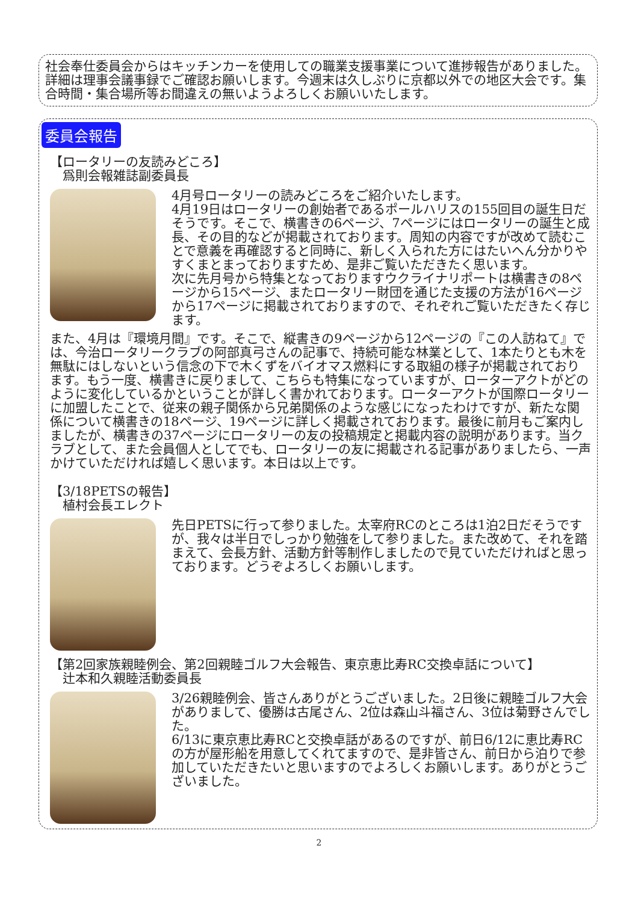社会奉仕委員会からはキッチンカーを使用しての職業支援事業について進捗報告がありました。詳細は理事会議事録でご確認お願いします。今週末は久しぶりに京都以外での地区大会です。集合時間・集合場所等お間違えの無いようよろしくお願いいたします。
委員会報告
【ロータリーの友読みどころ】
　爲則会報雑誌副委員長
4月号ロータリーの読みどころをご紹介いたします。
4月19日はロータリーの創始者であるポールハリスの155回目の誕生日だそうです。そこで、横書きの6ページ、7ページにはロータリーの誕生と成長、その目的などが掲載されております。周知の内容ですが改めて読むことで意義を再確認すると同時に、新しく入られた方にはたいへん分かりやすくまとまっておりますため、是非ご覧いただきたく思います。
次に先月号から特集となっておりますウクライナリポートは横書きの8ページから15ページ、またロータリー財団を通じた支援の方法が16ページから17ページに掲載されておりますので、それぞれご覧いただきたく存じます。
また、4月は『環境月間』です。そこで、縦書きの9ページから12ページの『この人訪ねて』では、今治ロータリークラブの阿部真弓さんの記事で、持続可能な林業として、1本たりとも木を無駄にはしないという信念の下で木くずをバイオマス燃料にする取組の様子が掲載されております。もう一度、横書きに戻りまして、こちらも特集になっていますが、ローターアクトがどのように変化しているかということが詳しく書かれております。ローターアクトが国際ロータリーに加盟したことで、従来の親子関係から兄弟関係のような感じになったわけですが、新たな関係について横書きの18ページ、19ページに詳しく掲載されております。最後に前月もご案内しましたが、横書きの37ページにロータリーの友の投稿規定と掲載内容の説明があります。当クラブとして、また会員個人としてでも、ロータリーの友に掲載される記事がありましたら、一声かけていただければ嬉しく思います。本日は以上です。
【3/18PETSの報告】
　植村会長エレクト
先日PETSに行って参りました。太宰府RCのところは1泊2日だそうですが、我々は半日でしっかり勉強をして参りました。また改めて、それを踏まえて、会長方針、活動方針等制作しましたので見ていただければと思っております。どうぞよろしくお願いします。
【第2回家族親睦例会、第2回親睦ゴルフ大会報告、東京恵比寿RC交換卓話について】
　辻本和久親睦活動委員長
3/26親睦例会、皆さんありがとうございました。2日後に親睦ゴルフ大会がありまして、優勝は古尾さん、2位は森山斗福さん、3位は菊野さんでした。
6/13に東京恵比寿RCと交換卓話があるのですが、前日6/12に恵比寿RCの方が屋形船を用意してくれてますので、是非皆さん、前日から泊りで参加していただきたいと思いますのでよろしくお願いします。ありがとうございました。
2